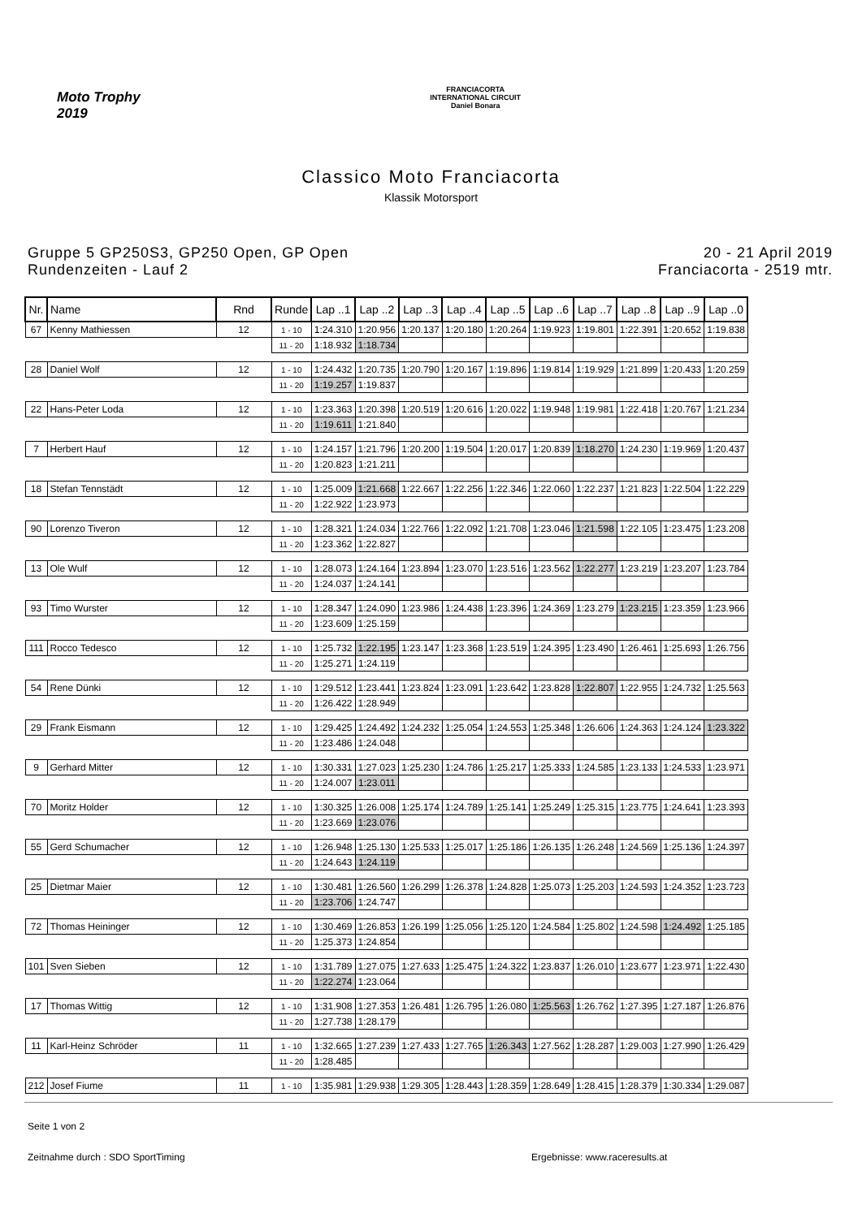Moto Trophy
2019
FRANCIACORTA
INTERNATIONAL CIRCUIT
Daniel Bonara
Classico Moto Franciacorta
Klassik Motorsport
Gruppe 5 GP250S3, GP250 Open, GP Open
Rundenzeiten - Lauf 2
20 - 21 April 2019
Franciacorta - 2519 mtr.
| Nr. | Name | Rnd | Runde | Lap ..1 | Lap ..2 | Lap ..3 | Lap ..4 | Lap ..5 | Lap ..6 | Lap ..7 | Lap ..8 | Lap ..9 | Lap ..0 |
| --- | --- | --- | --- | --- | --- | --- | --- | --- | --- | --- | --- | --- | --- |
| 67 | Kenny Mathiessen | 12 | 1 - 10 | 1:24.310 | 1:20.956 | 1:20.137 | 1:20.180 | 1:20.264 | 1:19.923 | 1:19.801 | 1:22.391 | 1:20.652 | 1:19.838 |
| | | | 11 - 20 | 1:18.932 | 1:18.734 | | | | | | | | |
| 28 | Daniel Wolf | 12 | 1 - 10 | 1:24.432 | 1:20.735 | 1:20.790 | 1:20.167 | 1:19.896 | 1:19.814 | 1:19.929 | 1:21.899 | 1:20.433 | 1:20.259 |
| | | | 11 - 20 | 1:19.257 | 1:19.837 | | | | | | | | |
| 22 | Hans-Peter Loda | 12 | 1 - 10 | 1:23.363 | 1:20.398 | 1:20.519 | 1:20.616 | 1:20.022 | 1:19.948 | 1:19.981 | 1:22.418 | 1:20.767 | 1:21.234 |
| | | | 11 - 20 | 1:19.611 | 1:21.840 | | | | | | | | |
| 7 | Herbert Hauf | 12 | 1 - 10 | 1:24.157 | 1:21.796 | 1:20.200 | 1:19.504 | 1:20.017 | 1:20.839 | 1:18.270 | 1:24.230 | 1:19.969 | 1:20.437 |
| | | | 11 - 20 | 1:20.823 | 1:21.211 | | | | | | | | |
| 18 | Stefan Tennstädt | 12 | 1 - 10 | 1:25.009 | 1:21.668 | 1:22.667 | 1:22.256 | 1:22.346 | 1:22.060 | 1:22.237 | 1:21.823 | 1:22.504 | 1:22.229 |
| | | | 11 - 20 | 1:22.922 | 1:23.973 | | | | | | | | |
| 90 | Lorenzo Tiveron | 12 | 1 - 10 | 1:28.321 | 1:24.034 | 1:22.766 | 1:22.092 | 1:21.708 | 1:23.046 | 1:21.598 | 1:22.105 | 1:23.475 | 1:23.208 |
| | | | 11 - 20 | 1:23.362 | 1:22.827 | | | | | | | | |
| 13 | Ole Wulf | 12 | 1 - 10 | 1:28.073 | 1:24.164 | 1:23.894 | 1:23.070 | 1:23.516 | 1:23.562 | 1:22.277 | 1:23.219 | 1:23.207 | 1:23.784 |
| | | | 11 - 20 | 1:24.037 | 1:24.141 | | | | | | | | |
| 93 | Timo Wurster | 12 | 1 - 10 | 1:28.347 | 1:24.090 | 1:23.986 | 1:24.438 | 1:23.396 | 1:24.369 | 1:23.279 | 1:23.215 | 1:23.359 | 1:23.966 |
| | | | 11 - 20 | 1:23.609 | 1:25.159 | | | | | | | | |
| 111 | Rocco Tedesco | 12 | 1 - 10 | 1:25.732 | 1:22.195 | 1:23.147 | 1:23.368 | 1:23.519 | 1:24.395 | 1:23.490 | 1:26.461 | 1:25.693 | 1:26.756 |
| | | | 11 - 20 | 1:25.271 | 1:24.119 | | | | | | | | |
| 54 | Rene Dünki | 12 | 1 - 10 | 1:29.512 | 1:23.441 | 1:23.824 | 1:23.091 | 1:23.642 | 1:23.828 | 1:22.807 | 1:22.955 | 1:24.732 | 1:25.563 |
| | | | 11 - 20 | 1:26.422 | 1:28.949 | | | | | | | | |
| 29 | Frank Eismann | 12 | 1 - 10 | 1:29.425 | 1:24.492 | 1:24.232 | 1:25.054 | 1:24.553 | 1:25.348 | 1:26.606 | 1:24.363 | 1:24.124 | 1:23.322 |
| | | | 11 - 20 | 1:23.486 | 1:24.048 | | | | | | | | |
| 9 | Gerhard Mitter | 12 | 1 - 10 | 1:30.331 | 1:27.023 | 1:25.230 | 1:24.786 | 1:25.217 | 1:25.333 | 1:24.585 | 1:23.133 | 1:24.533 | 1:23.971 |
| | | | 11 - 20 | 1:24.007 | 1:23.011 | | | | | | | | |
| 70 | Moritz Holder | 12 | 1 - 10 | 1:30.325 | 1:26.008 | 1:25.174 | 1:24.789 | 1:25.141 | 1:25.249 | 1:25.315 | 1:23.775 | 1:24.641 | 1:23.393 |
| | | | 11 - 20 | 1:23.669 | 1:23.076 | | | | | | | | |
| 55 | Gerd Schumacher | 12 | 1 - 10 | 1:26.948 | 1:25.130 | 1:25.533 | 1:25.017 | 1:25.186 | 1:26.135 | 1:26.248 | 1:24.569 | 1:25.136 | 1:24.397 |
| | | | 11 - 20 | 1:24.643 | 1:24.119 | | | | | | | | |
| 25 | Dietmar Maier | 12 | 1 - 10 | 1:30.481 | 1:26.560 | 1:26.299 | 1:26.378 | 1:24.828 | 1:25.073 | 1:25.203 | 1:24.593 | 1:24.352 | 1:23.723 |
| | | | 11 - 20 | 1:23.706 | 1:24.747 | | | | | | | | |
| 72 | Thomas Heininger | 12 | 1 - 10 | 1:30.469 | 1:26.853 | 1:26.199 | 1:25.056 | 1:25.120 | 1:24.584 | 1:25.802 | 1:24.598 | 1:24.492 | 1:25.185 |
| | | | 11 - 20 | 1:25.373 | 1:24.854 | | | | | | | | |
| 101 | Sven Sieben | 12 | 1 - 10 | 1:31.789 | 1:27.075 | 1:27.633 | 1:25.475 | 1:24.322 | 1:23.837 | 1:26.010 | 1:23.677 | 1:23.971 | 1:22.430 |
| | | | 11 - 20 | 1:22.274 | 1:23.064 | | | | | | | | |
| 17 | Thomas Wittig | 12 | 1 - 10 | 1:31.908 | 1:27.353 | 1:26.481 | 1:26.795 | 1:26.080 | 1:25.563 | 1:26.762 | 1:27.395 | 1:27.187 | 1:26.876 |
| | | | 11 - 20 | 1:27.738 | 1:28.179 | | | | | | | | |
| 11 | Karl-Heinz Schröder | 11 | 1 - 10 | 1:32.665 | 1:27.239 | 1:27.433 | 1:27.765 | 1:26.343 | 1:27.562 | 1:28.287 | 1:29.003 | 1:27.990 | 1:26.429 |
| | | | 11 - 20 | 1:28.485 | | | | | | | | | |
| 212 | Josef Fiume | 11 | 1 - 10 | 1:35.981 | 1:29.938 | 1:29.305 | 1:28.443 | 1:28.359 | 1:28.649 | 1:28.415 | 1:28.379 | 1:30.334 | 1:29.087 |
Seite 1 von 2
Zeitnahme durch : SDO SportTiming Ergebnisse: www.raceresults.at